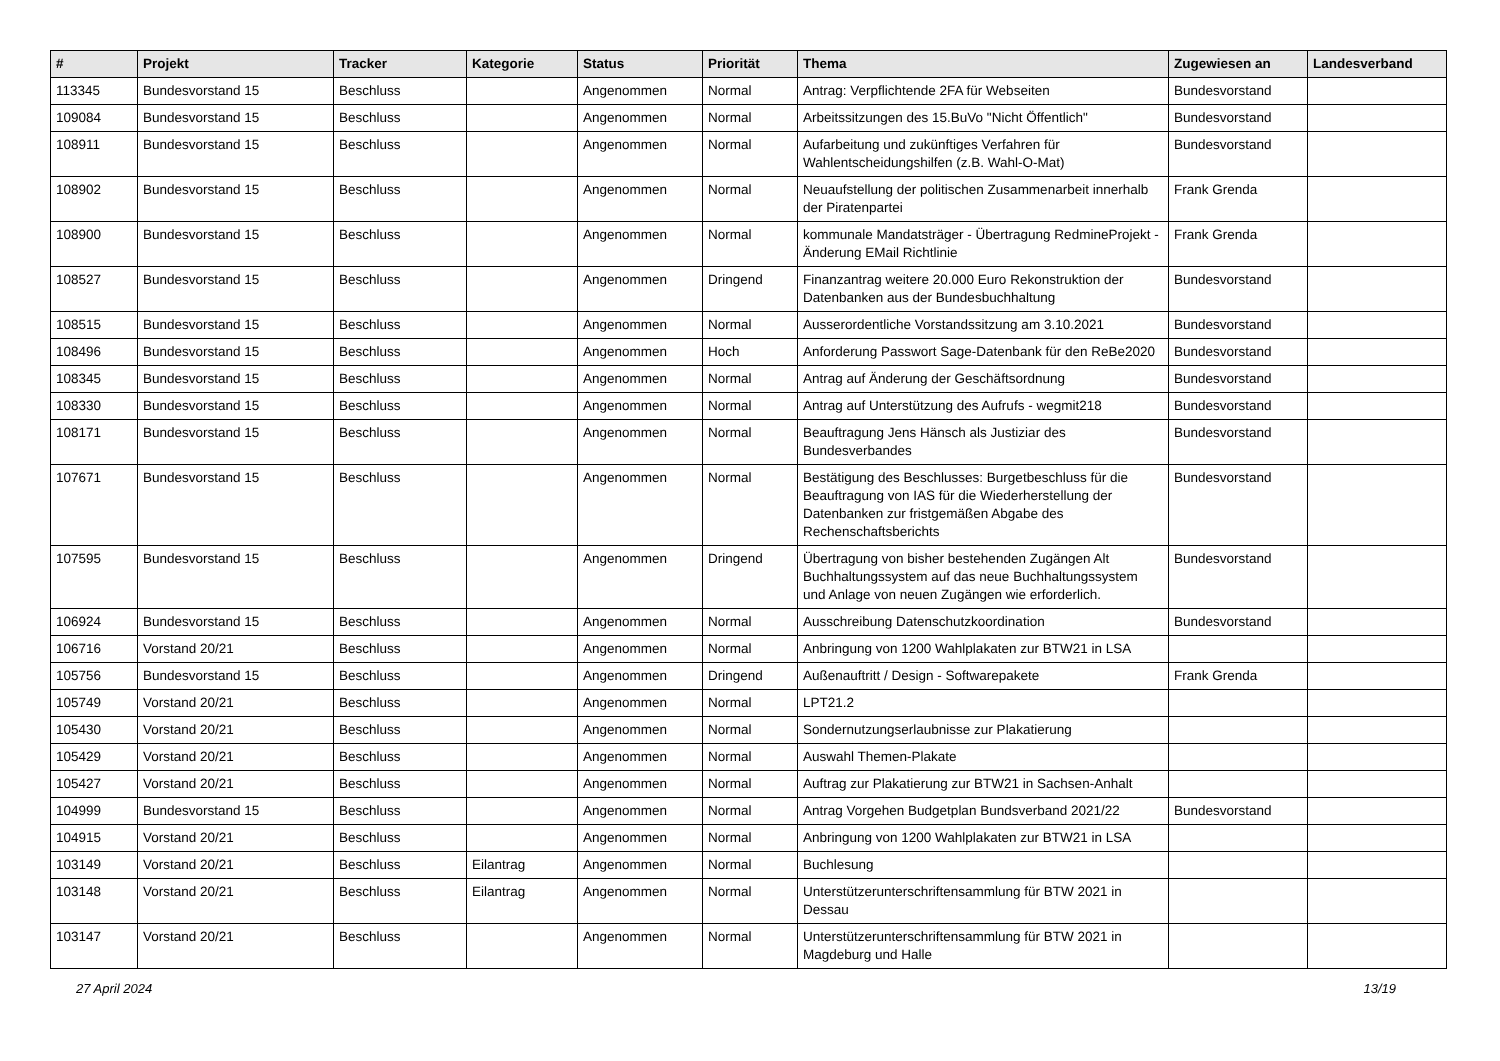| # | Projekt | Tracker | Kategorie | Status | Priorität | Thema | Zugewiesen an | Landesverband |
| --- | --- | --- | --- | --- | --- | --- | --- | --- |
| 113345 | Bundesvorstand 15 | Beschluss | | Angenommen | Normal | Antrag: Verpflichtende 2FA für Webseiten | Bundesvorstand | |
| 109084 | Bundesvorstand 15 | Beschluss | | Angenommen | Normal | Arbeitssitzungen des 15.BuVo "Nicht Öffentlich" | Bundesvorstand | |
| 108911 | Bundesvorstand 15 | Beschluss | | Angenommen | Normal | Aufarbeitung und zukünftiges Verfahren für Wahlentscheidungshilfen (z.B. Wahl-O-Mat) | Bundesvorstand | |
| 108902 | Bundesvorstand 15 | Beschluss | | Angenommen | Normal | Neuaufstellung der politischen Zusammenarbeit innerhalb der Piratenpartei | Frank Grenda | |
| 108900 | Bundesvorstand 15 | Beschluss | | Angenommen | Normal | kommunale Mandatsträger - Übertragung RedmineProjekt - Änderung EMail Richtlinie | Frank Grenda | |
| 108527 | Bundesvorstand 15 | Beschluss | | Angenommen | Dringend | Finanzantrag weitere 20.000 Euro Rekonstruktion der Datenbanken aus der Bundesbuchhaltung | Bundesvorstand | |
| 108515 | Bundesvorstand 15 | Beschluss | | Angenommen | Normal | Ausserordentliche Vorstandssitzung am 3.10.2021 | Bundesvorstand | |
| 108496 | Bundesvorstand 15 | Beschluss | | Angenommen | Hoch | Anforderung Passwort Sage-Datenbank für den ReBe2020 | Bundesvorstand | |
| 108345 | Bundesvorstand 15 | Beschluss | | Angenommen | Normal | Antrag auf Änderung der Geschäftsordnung | Bundesvorstand | |
| 108330 | Bundesvorstand 15 | Beschluss | | Angenommen | Normal | Antrag auf Unterstützung des Aufrufs - wegmit218 | Bundesvorstand | |
| 108171 | Bundesvorstand 15 | Beschluss | | Angenommen | Normal | Beauftragung Jens Hänsch als Justiziar des Bundesverbandes | Bundesvorstand | |
| 107671 | Bundesvorstand 15 | Beschluss | | Angenommen | Normal | Bestätigung des Beschlusses: Burgetbeschluss für die Beauftragung von IAS für die Wiederherstellung der Datenbanken zur fristgemäßen Abgabe des Rechenschaftsberichts | Bundesvorstand | |
| 107595 | Bundesvorstand 15 | Beschluss | | Angenommen | Dringend | Übertragung von bisher bestehenden Zugängen Alt Buchhaltungssystem auf das neue Buchhaltungssystem und Anlage von neuen Zugängen wie erforderlich. | Bundesvorstand | |
| 106924 | Bundesvorstand 15 | Beschluss | | Angenommen | Normal | Ausschreibung Datenschutzkoordination | Bundesvorstand | |
| 106716 | Vorstand 20/21 | Beschluss | | Angenommen | Normal | Anbringung von 1200 Wahlplakaten zur BTW21 in LSA | | |
| 105756 | Bundesvorstand 15 | Beschluss | | Angenommen | Dringend | Außenauftritt / Design - Softwarepakete | Frank Grenda | |
| 105749 | Vorstand 20/21 | Beschluss | | Angenommen | Normal | LPT21.2 | | |
| 105430 | Vorstand 20/21 | Beschluss | | Angenommen | Normal | Sondernutzungserlaubnisse zur Plakatierung | | |
| 105429 | Vorstand 20/21 | Beschluss | | Angenommen | Normal | Auswahl Themen-Plakate | | |
| 105427 | Vorstand 20/21 | Beschluss | | Angenommen | Normal | Auftrag zur Plakatierung zur BTW21 in Sachsen-Anhalt | | |
| 104999 | Bundesvorstand 15 | Beschluss | | Angenommen | Normal | Antrag Vorgehen Budgetplan Bundsverband 2021/22 | Bundesvorstand | |
| 104915 | Vorstand 20/21 | Beschluss | | Angenommen | Normal | Anbringung von 1200 Wahlplakaten zur BTW21 in LSA | | |
| 103149 | Vorstand 20/21 | Beschluss | Eilantrag | Angenommen | Normal | Buchlesung | | |
| 103148 | Vorstand 20/21 | Beschluss | Eilantrag | Angenommen | Normal | Unterstützerunterschriftensammlung für BTW 2021 in Dessau | | |
| 103147 | Vorstand 20/21 | Beschluss | | Angenommen | Normal | Unterstützerunterschriftensammlung für BTW 2021 in Magdeburg und Halle | | |
27 April 2024 13/19